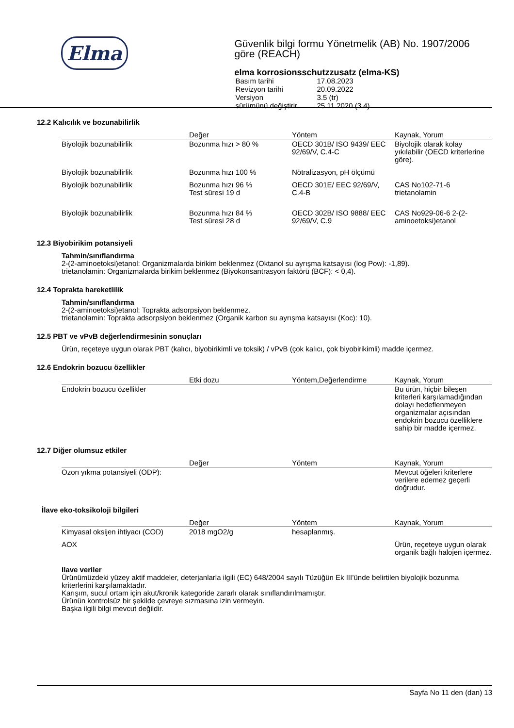Elma
Güvenlik bilgi formu Yönetmelik (AB) No. 1907/2006 göre (REACH)
elma korrosionsschutzzusatz (elma-KS)
| Basım tarihi | 17.08.2023 |
| Revizyon tarihi | 20.09.2022 |
| Versiyon | 3.5 (tr) |
| sürümünü değiştirir | 25.11.2020 (3.4) |
12.2 Kalıcılık ve bozunabilirlik
| | Değer | Yöntem | Kaynak, Yorum |
| --- | --- | --- | --- |
| Biyolojik bozunabilirlik | Bozunma hızı > 80 % | OECD 301B/ ISO 9439/ EEC 92/69/V, C.4-C | Biyolojik olarak kolay yıkılabilir (OECD kriterlerine göre). |
| Biyolojik bozunabilirlik | Bozunma hızı 100 % | Nötralizasyon, pH ölçümü | |
| Biyolojik bozunabilirlik | Bozunma hızı 96 % Test süresi 19 d | OECD 301E/ EEC 92/69/V, C.4-B | CAS No102-71-6 trietanolamin |
| Biyolojik bozunabilirlik | Bozunma hızı 84 % Test süresi 28 d | OECD 302B/ ISO 9888/ EEC 92/69/V, C.9 | CAS No929-06-6 2-(2-aminoetoksi)etanol |
12.3 Biyobirikim potansiyeli
Tahmin/sınıflandırma
2-(2-aminoetoksi)etanol: Organizmalarda birikim beklenmez (Oktanol su ayrışma katsayısı (log Pow): -1,89).
trietanolamin: Organizmalarda birikim beklenmez (Biyokonsantrasyon faktörü (BCF): < 0,4).
12.4 Toprakta hareketlilik
Tahmin/sınıflandırma
2-(2-aminoetoksi)etanol: Toprakta adsorpsiyon beklenmez.
trietanolamin: Toprakta adsorpsiyon beklenmez (Organik karbon su ayrışma katsayısı (Koc): 10).
12.5 PBT ve vPvB değerlendirmesinin sonuçları
Ürün, reçeteye uygun olarak PBT (kalıcı, biyobirikimli ve toksik) / vPvB (çok kalıcı, çok biyobirikimli) madde içermez.
12.6 Endokrin bozucu özellikler
| | Etki dozu | Yöntem,Değerlendirme | Kaynak, Yorum |
| --- | --- | --- | --- |
| Endokrin bozucu özellikler | | | Bu ürün, hiçbir bileşen kriterleri karşılamadığından dolayı hedeflenmeyen organizmalar açısından endokrin bozucu özelliklere sahip bir madde içermez. |
12.7 Diğer olumsuz etkiler
| | Değer | Yöntem | Kaynak, Yorum |
| --- | --- | --- | --- |
| Ozon yıkma potansiyeli (ODP): | | | Mevcut öğeleri kriterlere verilere edemez geçerli doğrudur. |
İlave eko-toksikoloji bilgileri
| | Değer | Yöntem | Kaynak, Yorum |
| --- | --- | --- | --- |
| Kimyasal oksijen ihtiyacı (COD) | 2018 mgO2/g | hesaplanmış. | |
| AOX | | | Ürün, reçeteye uygun olarak organik bağlı halojen içermez. |
Ilave veriler
Ürünümüzdeki yüzey aktif maddeler, deterjanlarla ilgili (EC) 648/2004 sayılı Tüzüğün Ek III’ünde belirtilen biyolojik bozunma kriterlerini karşılamaktadır.
Karışım, sucul ortam için akut/kronik kategoride zararlı olarak sınıflandırılmamıştır.
Ürünün kontrolsüz bir şekilde çevreye sızmasına izin vermeyin.
Başka ilgili bilgi mevcut değildir.
Sayfa No 11 den (dan) 13